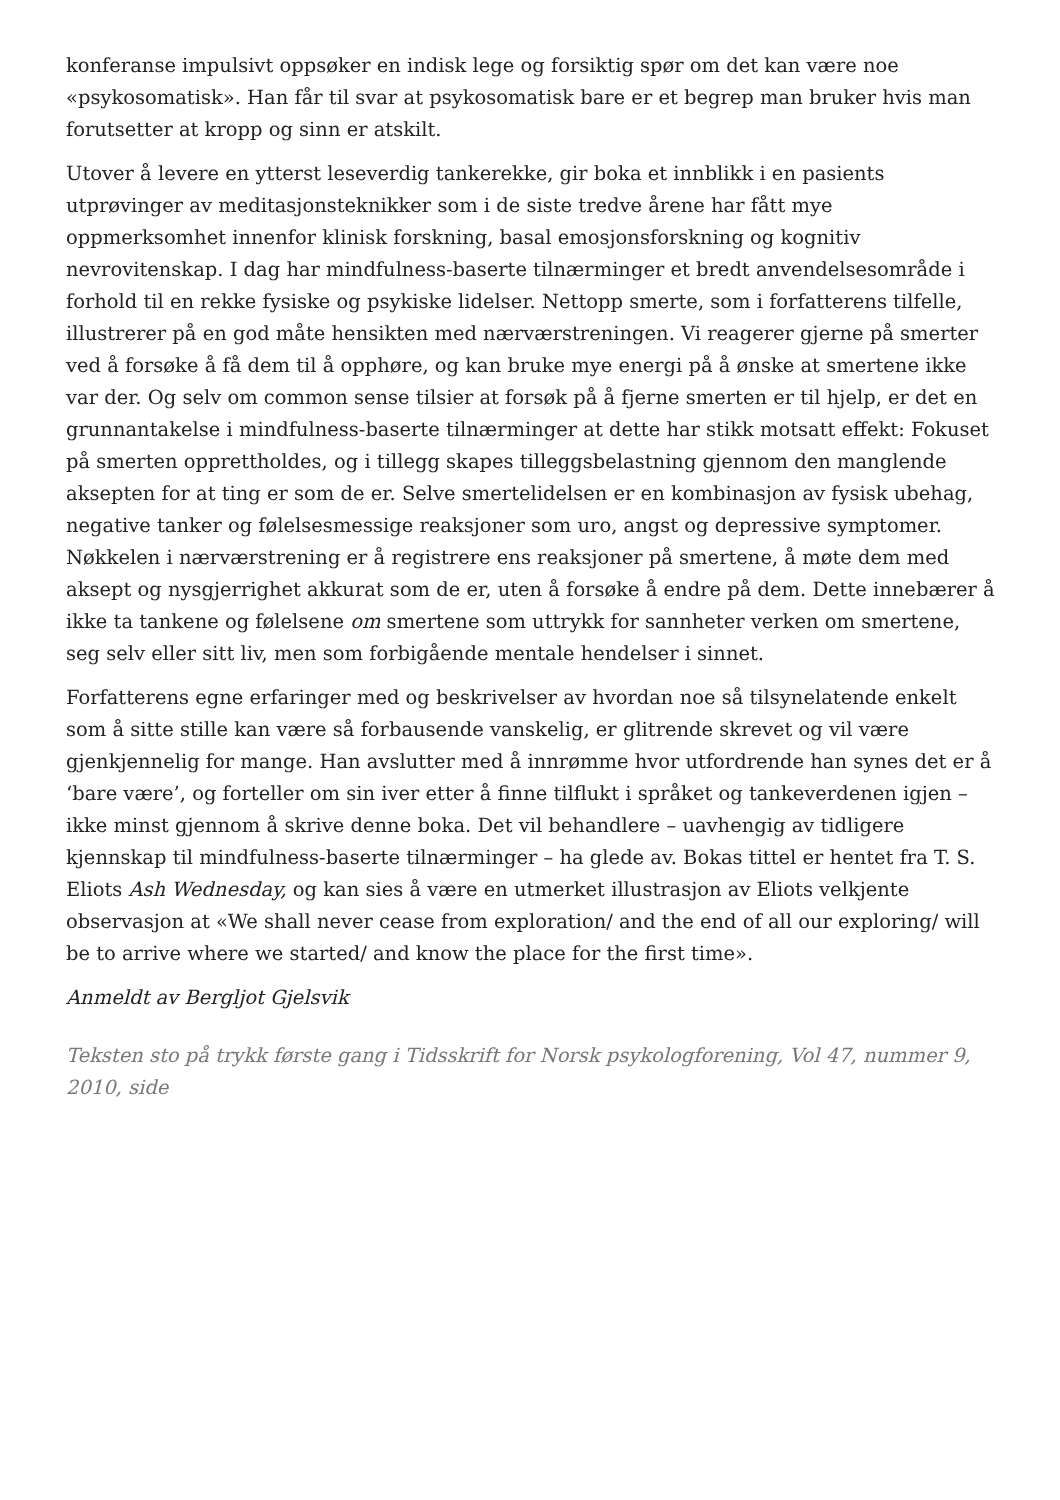konferanse impulsivt oppsøker en indisk lege og forsiktig spør om det kan være noe «psykosomatisk». Han får til svar at psykosomatisk bare er et begrep man bruker hvis man forutsetter at kropp og sinn er atskilt.
Utover å levere en ytterst leseverdig tankerekke, gir boka et innblikk i en pasients utprøvinger av meditasjonsteknikker som i de siste tredve årene har fått mye oppmerksomhet innenfor klinisk forskning, basal emosjonsforskning og kognitiv nevrovitenskap. I dag har mindfulness-baserte tilnærminger et bredt anvendelsesområde i forhold til en rekke fysiske og psykiske lidelser. Nettopp smerte, som i forfatterens tilfelle, illustrerer på en god måte hensikten med nærværstreningen. Vi reagerer gjerne på smerter ved å forsøke å få dem til å opphøre, og kan bruke mye energi på å ønske at smertene ikke var der. Og selv om common sense tilsier at forsøk på å fjerne smerten er til hjelp, er det en grunnantakelse i mindfulness-baserte tilnærminger at dette har stikk motsatt effekt: Fokuset på smerten opprettholdes, og i tillegg skapes tilleggsbelastning gjennom den manglende aksepten for at ting er som de er. Selve smertelidelsen er en kombinasjon av fysisk ubehag, negative tanker og følelsesmessige reaksjoner som uro, angst og depressive symptomer. Nøkkelen i nærværstrening er å registrere ens reaksjoner på smertene, å møte dem med aksept og nysgjerrighet akkurat som de er, uten å forsøke å endre på dem. Dette innebærer å ikke ta tankene og følelsene om smertene som uttrykk for sannheter verken om smertene, seg selv eller sitt liv, men som forbigående mentale hendelser i sinnet.
Forfatterens egne erfaringer med og beskrivelser av hvordan noe så tilsynelatende enkelt som å sitte stille kan være så forbausende vanskelig, er glitrende skrevet og vil være gjenkjennelig for mange. Han avslutter med å innrømme hvor utfordrende han synes det er å ‘bare være’, og forteller om sin iver etter å finne tilflukt i språket og tankeverdenen igjen – ikke minst gjennom å skrive denne boka. Det vil behandlere – uavhengig av tidligere kjennskap til mindfulness-baserte tilnærminger – ha glede av. Bokas tittel er hentet fra T. S. Eliots Ash Wednesday, og kan sies å være en utmerket illustrasjon av Eliots velkjente observasjon at «We shall never cease from exploration/ and the end of all our exploring/ will be to arrive where we started/ and know the place for the first time».
Anmeldt av Bergljot Gjelsvik
Teksten sto på trykk første gang i Tidsskrift for Norsk psykologforening, Vol 47, nummer 9, 2010, side